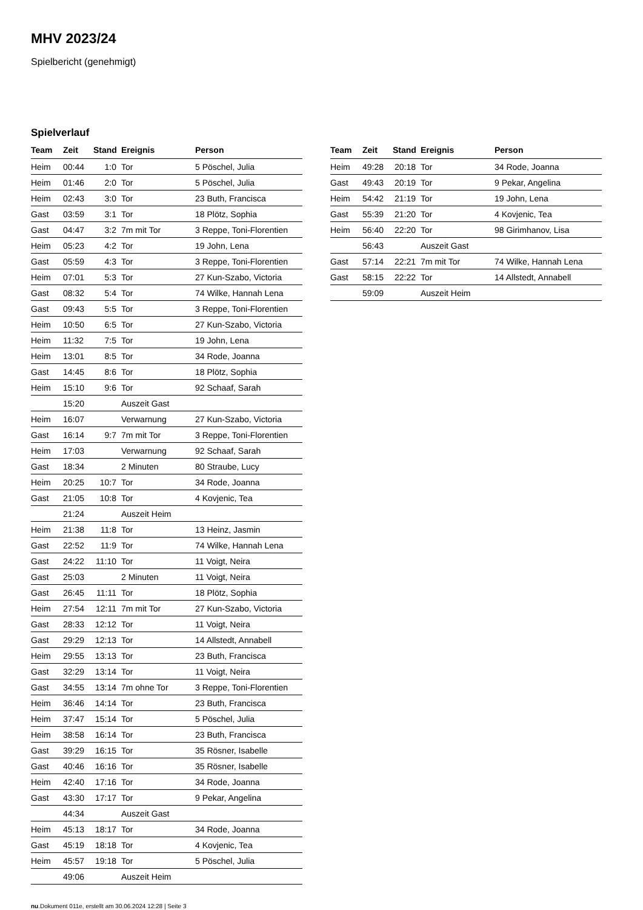MHV 2023/24
Spielbericht (genehmigt)
Spielverlauf
| Team | Zeit | Stand | Ereignis | Person |
| --- | --- | --- | --- | --- |
| Heim | 00:44 | 1:0 | Tor | 5 Pöschel, Julia |
| Heim | 01:46 | 2:0 | Tor | 5 Pöschel, Julia |
| Heim | 02:43 | 3:0 | Tor | 23 Buth, Francisca |
| Gast | 03:59 | 3:1 | Tor | 18 Plötz, Sophia |
| Gast | 04:47 | 3:2 | 7m mit Tor | 3 Reppe, Toni-Florentien |
| Heim | 05:23 | 4:2 | Tor | 19 John, Lena |
| Gast | 05:59 | 4:3 | Tor | 3 Reppe, Toni-Florentien |
| Heim | 07:01 | 5:3 | Tor | 27 Kun-Szabo, Victoria |
| Gast | 08:32 | 5:4 | Tor | 74 Wilke, Hannah Lena |
| Gast | 09:43 | 5:5 | Tor | 3 Reppe, Toni-Florentien |
| Heim | 10:50 | 6:5 | Tor | 27 Kun-Szabo, Victoria |
| Heim | 11:32 | 7:5 | Tor | 19 John, Lena |
| Heim | 13:01 | 8:5 | Tor | 34 Rode, Joanna |
| Gast | 14:45 | 8:6 | Tor | 18 Plötz, Sophia |
| Heim | 15:10 | 9:6 | Tor | 92 Schaaf, Sarah |
| | 15:20 | | Auszeit Gast | |
| Heim | 16:07 | | Verwarnung | 27 Kun-Szabo, Victoria |
| Gast | 16:14 | 9:7 | 7m mit Tor | 3 Reppe, Toni-Florentien |
| Heim | 17:03 | | Verwarnung | 92 Schaaf, Sarah |
| Gast | 18:34 | | 2 Minuten | 80 Straube, Lucy |
| Heim | 20:25 | 10:7 | Tor | 34 Rode, Joanna |
| Gast | 21:05 | 10:8 | Tor | 4 Kovjenic, Tea |
| | 21:24 | | Auszeit Heim | |
| Heim | 21:38 | 11:8 | Tor | 13 Heinz, Jasmin |
| Gast | 22:52 | 11:9 | Tor | 74 Wilke, Hannah Lena |
| Gast | 24:22 | 11:10 | Tor | 11 Voigt, Neira |
| Gast | 25:03 | | 2 Minuten | 11 Voigt, Neira |
| Gast | 26:45 | 11:11 | Tor | 18 Plötz, Sophia |
| Heim | 27:54 | 12:11 | 7m mit Tor | 27 Kun-Szabo, Victoria |
| Gast | 28:33 | 12:12 | Tor | 11 Voigt, Neira |
| Gast | 29:29 | 12:13 | Tor | 14 Allstedt, Annabell |
| Heim | 29:55 | 13:13 | Tor | 23 Buth, Francisca |
| Gast | 32:29 | 13:14 | Tor | 11 Voigt, Neira |
| Gast | 34:55 | 13:14 | 7m ohne Tor | 3 Reppe, Toni-Florentien |
| Heim | 36:46 | 14:14 | Tor | 23 Buth, Francisca |
| Heim | 37:47 | 15:14 | Tor | 5 Pöschel, Julia |
| Heim | 38:58 | 16:14 | Tor | 23 Buth, Francisca |
| Gast | 39:29 | 16:15 | Tor | 35 Rösner, Isabelle |
| Gast | 40:46 | 16:16 | Tor | 35 Rösner, Isabelle |
| Heim | 42:40 | 17:16 | Tor | 34 Rode, Joanna |
| Gast | 43:30 | 17:17 | Tor | 9 Pekar, Angelina |
| | 44:34 | | Auszeit Gast | |
| Heim | 45:13 | 18:17 | Tor | 34 Rode, Joanna |
| Gast | 45:19 | 18:18 | Tor | 4 Kovjenic, Tea |
| Heim | 45:57 | 19:18 | Tor | 5 Pöschel, Julia |
| | 49:06 | | Auszeit Heim | |
| Team | Zeit | Stand | Ereignis | Person |
| --- | --- | --- | --- | --- |
| Heim | 49:28 | 20:18 | Tor | 34 Rode, Joanna |
| Gast | 49:43 | 20:19 | Tor | 9 Pekar, Angelina |
| Heim | 54:42 | 21:19 | Tor | 19 John, Lena |
| Gast | 55:39 | 21:20 | Tor | 4 Kovjenic, Tea |
| Heim | 56:40 | 22:20 | Tor | 98 Girimhanov, Lisa |
| | 56:43 | | Auszeit Gast | |
| Gast | 57:14 | 22:21 | 7m mit Tor | 74 Wilke, Hannah Lena |
| Gast | 58:15 | 22:22 | Tor | 14 Allstedt, Annabell |
| | 59:09 | | Auszeit Heim | |
nu.Dokument 011e, erstellt am 30.06.2024 12:28 | Seite 3